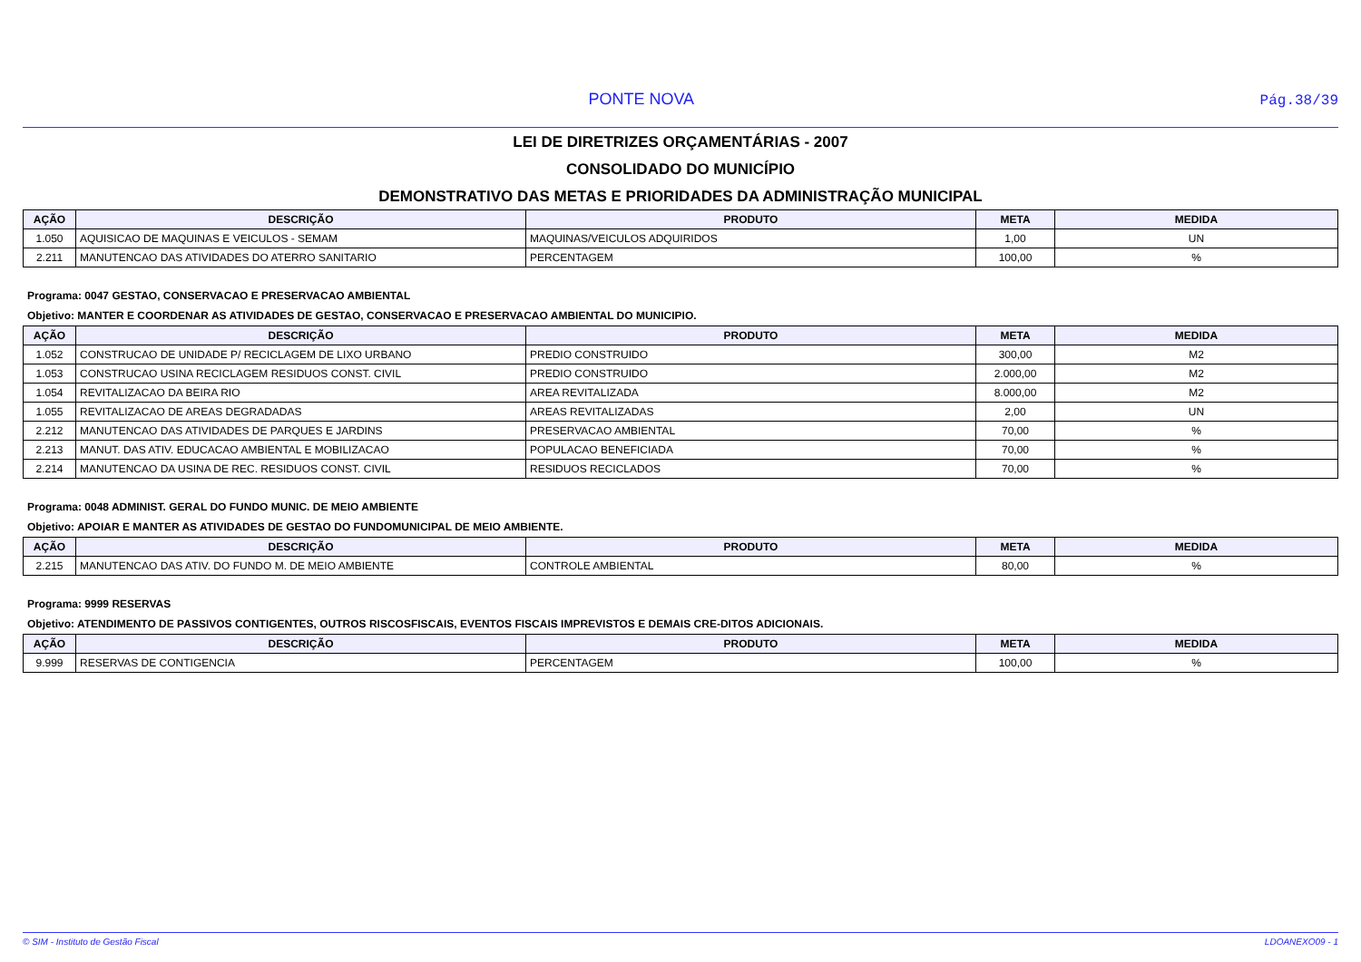PONTE NOVA Pág.38/39
LEI DE DIRETRIZES ORÇAMENTÁRIAS - 2007
CONSOLIDADO DO MUNICÍPIO
DEMONSTRATIVO DAS METAS E PRIORIDADES DA ADMINISTRAÇÃO MUNICIPAL
| AÇÃO | DESCRIÇÃO | PRODUTO | META | MEDIDA |
| --- | --- | --- | --- | --- |
| 1.050 | AQUISICAO DE MAQUINAS E VEICULOS - SEMAM | MAQUINAS/VEICULOS ADQUIRIDOS | 1,00 | UN |
| 2.211 | MANUTENCAO DAS ATIVIDADES DO ATERRO SANITARIO | PERCENTAGEM | 100,00 | % |
Programa: 0047 GESTAO, CONSERVACAO E PRESERVACAO AMBIENTAL
Objetivo: MANTER E COORDENAR AS ATIVIDADES DE GESTAO, CONSERVACAO E PRESERVACAO AMBIENTAL DO MUNICIPIO.
| AÇÃO | DESCRIÇÃO | PRODUTO | META | MEDIDA |
| --- | --- | --- | --- | --- |
| 1.052 | CONSTRUCAO DE UNIDADE P/ RECICLAGEM DE LIXO URBANO | PREDIO CONSTRUIDO | 300,00 | M2 |
| 1.053 | CONSTRUCAO USINA RECICLAGEM RESIDUOS CONST. CIVIL | PREDIO CONSTRUIDO | 2.000,00 | M2 |
| 1.054 | REVITALIZACAO DA BEIRA RIO | AREA REVITALIZADA | 8.000,00 | M2 |
| 1.055 | REVITALIZACAO DE AREAS DEGRADADAS | AREAS REVITALIZADAS | 2,00 | UN |
| 2.212 | MANUTENCAO DAS ATIVIDADES DE PARQUES E JARDINS | PRESERVACAO AMBIENTAL | 70,00 | % |
| 2.213 | MANUT. DAS ATIV. EDUCACAO AMBIENTAL E MOBILIZACAO | POPULACAO BENEFICIADA | 70,00 | % |
| 2.214 | MANUTENCAO DA USINA DE REC. RESIDUOS CONST. CIVIL | RESIDUOS RECICLADOS | 70,00 | % |
Programa: 0048 ADMINIST. GERAL DO FUNDO MUNIC. DE MEIO AMBIENTE
Objetivo: APOIAR E MANTER AS ATIVIDADES DE GESTAO DO FUNDOMUNICIPAL DE MEIO AMBIENTE.
| AÇÃO | DESCRIÇÃO | PRODUTO | META | MEDIDA |
| --- | --- | --- | --- | --- |
| 2.215 | MANUTENCAO DAS ATIV. DO FUNDO M. DE MEIO AMBIENTE | CONTROLE AMBIENTAL | 80,00 | % |
Programa: 9999 RESERVAS
Objetivo: ATENDIMENTO DE PASSIVOS CONTIGENTES, OUTROS RISCOSFISCAIS, EVENTOS FISCAIS IMPREVISTOS E DEMAIS CRE-DITOS ADICIONAIS.
| AÇÃO | DESCRIÇÃO | PRODUTO | META | MEDIDA |
| --- | --- | --- | --- | --- |
| 9.999 | RESERVAS DE CONTIGENCIA | PERCENTAGEM | 100,00 | % |
© SIM - Instituto de Gestão Fiscal LDOANEXO09 - 1